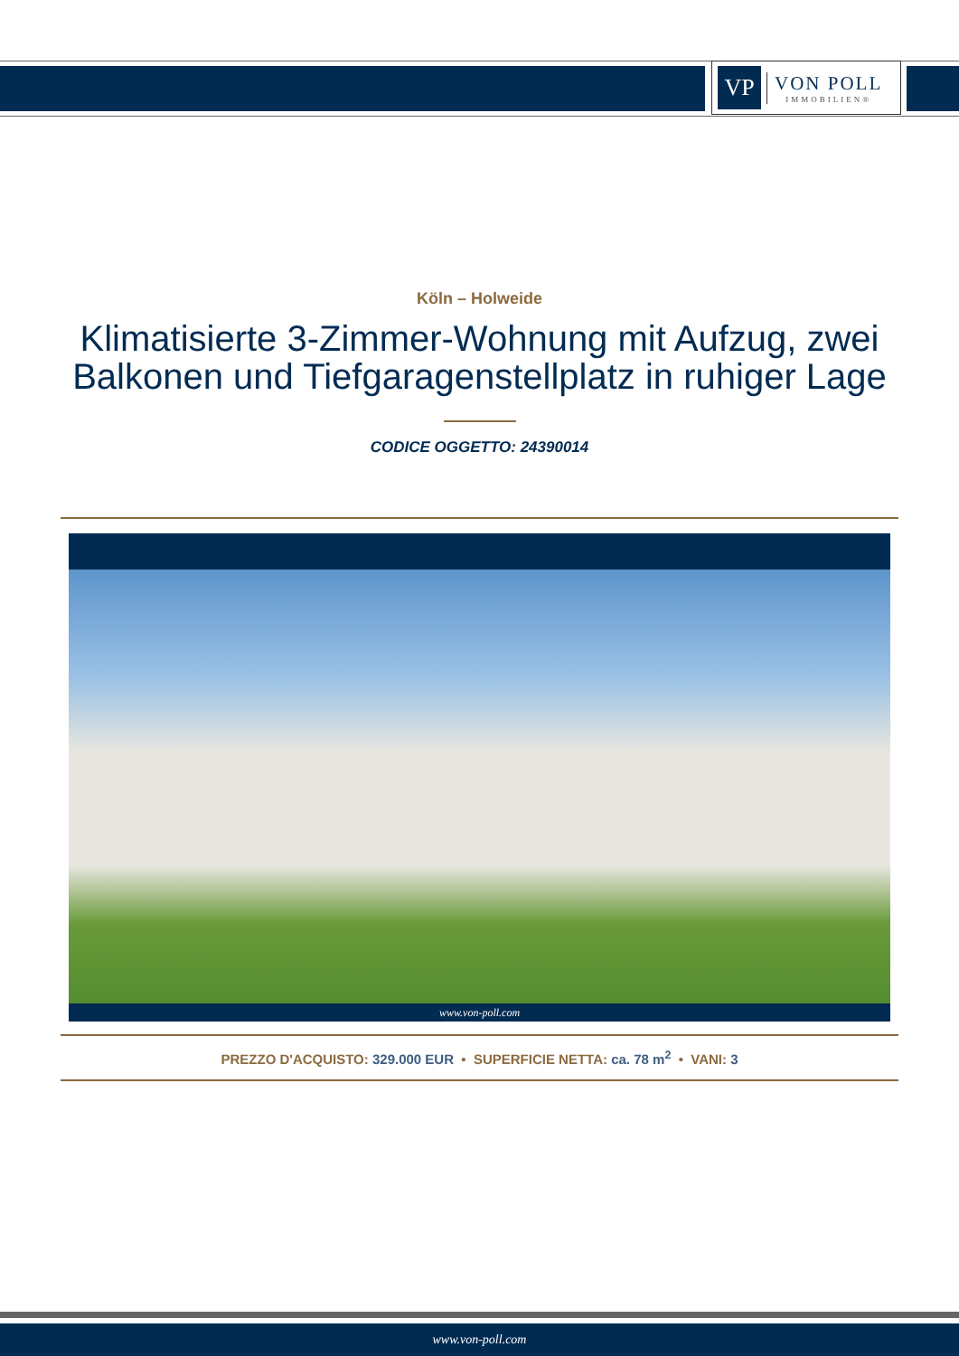VP
VON POLL
IMMOBILIEN®
Köln – Holweide
Klimatisierte 3-Zimmer-Wohnung mit Aufzug, zwei Balkonen und Tiefgaragenstellplatz in ruhiger Lage
CODICE OGGETTO: 24390014
www.von-poll.com
PREZZO D'ACQUISTO: 329.000 EUR • SUPERFICIE NETTA: ca. 78 m<sup>2</sup> • VANI: 3
www.von-poll.com